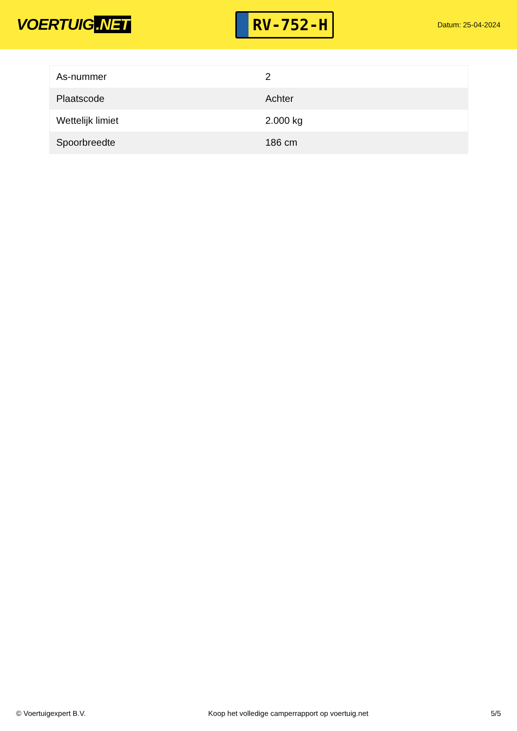VOERTUIG.NET
RV-752-H
Datum: 25-04-2024
| As-nummer | 2 |
| Plaatscode | Achter |
| Wettelijk limiet | 2.000 kg |
| Spoorbreedte | 186 cm |
© Voertuigexpert B.V. Koop het volledige camperrapport op voertuig.net 5/5